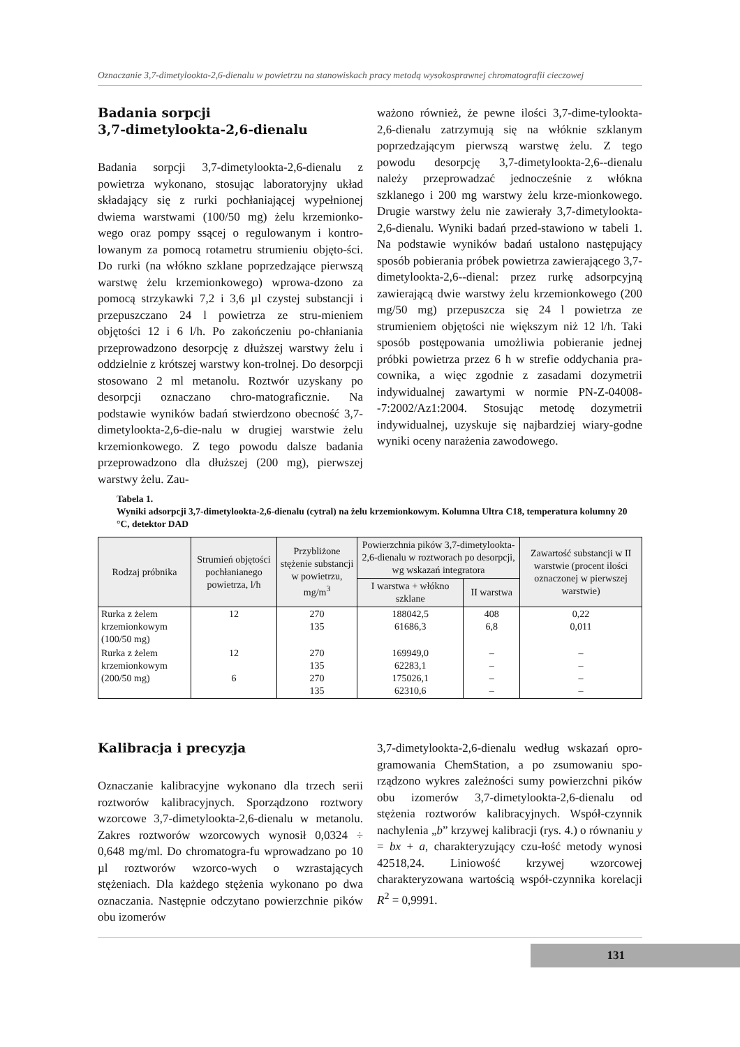Oznaczanie 3,7-dimetylookta-2,6-dienalu w powietrzu na stanowiskach pracy metodą wysokosprawnej chromatografii cieczowej
Badania sorpcji
3,7-dimetylookta-2,6-dienalu
Badania sorpcji 3,7-dimetylookta-2,6-dienalu z powietrza wykonano, stosując laboratoryjny układ składający się z rurki pochłaniającej wypełnionej dwiema warstwami (100/50 mg) żelu krzemionko-wego oraz pompy ssącej o regulowanym i kontro-lowanym za pomocą rotametru strumieniu objęto-ści. Do rurki (na włókno szklane poprzedzające pierwszą warstwę żelu krzemionkowego) wprowa-dzono za pomocą strzykawki 7,2 i 3,6 µl czystej substancji i przepuszczano 24 l powietrza ze stru-mieniem objętości 12 i 6 l/h. Po zakończeniu po-chłaniania przeprowadzono desorpcję z dłuższej warstwy żelu i oddzielnie z krótszej warstwy kon-trolnej. Do desorpcji stosowano 2 ml metanolu. Roztwór uzyskany po desorpcji oznaczano chro-matograficznie. Na podstawie wyników badań stwierdzono obecność 3,7-dimetylookta-2,6-die-nalu w drugiej warstwie żelu krzemionkowego. Z tego powodu dalsze badania przeprowadzono dla dłuższej (200 mg), pierwszej warstwy żelu. Zau-
ważono również, że pewne ilości 3,7-dime-tylookta-2,6-dienalu zatrzymują się na włóknie szklanym poprzedzającym pierwszą warstwę żelu. Z tego powodu desorpcję 3,7-dimetylookta-2,6--dienalu należy przeprowadzać jednocześnie z włókna szklanego i 200 mg warstwy żelu krze-mionkowego. Drugie warstwy żelu nie zawierały 3,7-dimetylookta-2,6-dienalu. Wyniki badań przed-stawiono w tabeli 1. Na podstawie wyników badań ustalono następujący sposób pobierania próbek powietrza zawierającego 3,7-dimetylookta-2,6--dienal: przez rurkę adsorpcyjną zawierającą dwie warstwy żelu krzemionkowego (200 mg/50 mg) przepuszcza się 24 l powietrza ze strumieniem objętości nie większym niż 12 l/h. Taki sposób postępowania umożliwia pobieranie jednej próbki powietrza przez 6 h w strefie oddychania pra-cownika, a więc zgodnie z zasadami dozymetrii indywidualnej zawartymi w normie PN-Z-04008--7:2002/Az1:2004. Stosując metodę dozymetrii indywidualnej, uzyskuje się najbardziej wiary-godne wyniki oceny narażenia zawodowego.
Tabela 1.
Wyniki adsorpcji 3,7-dimetylookta-2,6-dienalu (cytral) na żelu krzemionkowym. Kolumna Ultra C18, temperatura kolumny 20 °C, detektor DAD
| Rodzaj próbnika | Strumień objętości pochłanianego powietrza, l/h | Przybliżone stężenie substancji w powietrzu, mg/m<sup>3</sup> | Powierzchnia pików 3,7-dimetylookta-2,6-dienalu w roztworach po desorpcji, wg wskazań integratora | | Zawartość substancji w II warstwie (procent ilości oznaczonej w pierwszej warstwie) |
| --- | --- | --- | --- | --- | --- |
| | | | I warstwa + włókno szklane | II warstwa | |
| Rurka z żelem krzemionkowym (100/50 mg) | 12 | 270 135 | 188042,5 61686,3 | 408 6,8 | 0,22 0,011 |
| Rurka z żelem krzemionkowym (200/50 mg) | 12 6 | 270 135 270 135 | 169949,0 62283,1 175026,1 62310,6 | – – – – | – – – – |
Kalibracja i precyzja
Oznaczanie kalibracyjne wykonano dla trzech serii roztworów kalibracyjnych. Sporządzono roztwory wzorcowe 3,7-dimetylookta-2,6-dienalu w metanolu. Zakres roztworów wzorcowych wynosił 0,0324 ÷ 0,648 mg/ml. Do chromatogra-fu wprowadzano po 10 µl roztworów wzorco-wych o wzrastających stężeniach. Dla każdego stężenia wykonano po dwa oznaczania. Następnie odczytano powierzchnie pików obu izomerów
3,7-dimetylookta-2,6-dienalu według wskazań opro-gramowania ChemStation, a po zsumowaniu spo-rządzono wykres zależności sumy powierzchni pików obu izomerów 3,7-dimetylookta-2,6-dienalu od stężenia roztworów kalibracyjnych. Współ-czynnik nachylenia „b” krzywej kalibracji (rys. 4.) o równaniu y = bx + a, charakteryzujący czu-łość metody wynosi 42518,24. Liniowość krzywej wzorcowej charakteryzowana wartością współ-czynnika korelacji R<sup>2</sup> = 0,9991.
131